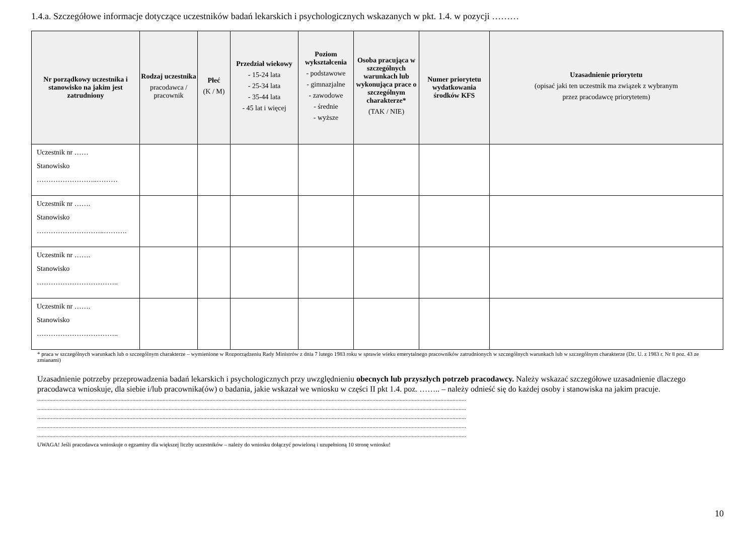1.4.a. Szczegółowe informacje dotyczące uczestników badań lekarskich i psychologicznych wskazanych w pkt. 1.4. w pozycji ………
| Nr porządkowy uczestnika i stanowisko na jakim jest zatrudniony | Rodzaj uczestnika pracodawca / pracownik | Płeć (K / M) | Przedział wiekowy - 15-24 lata - 25-34 lata - 35-44 lata - 45 lat i więcej | Poziom wykształcenia - podstawowe - gimnazjalne - zawodowe - średnie - wyższe | Osoba pracująca w szczególnych warunkach lub wykonująca prace o szczególnym charakterze* (TAK / NIE) | Numer priorytetu wydatkowania środków KFS | Uzasadnienie priorytetu (opisać jaki ten uczestnik ma związek z wybranym przez pracodawcę priorytetem) |
| --- | --- | --- | --- | --- | --- | --- | --- |
| Uczestnik nr …… Stanowisko ……………………..……… | | | | | | | |
| Uczestnik nr ……. Stanowisko ………………………..………. | | | | | | | |
| Uczestnik nr ……. Stanowisko …………………………….. | | | | | | | |
| Uczestnik nr ……. Stanowisko …………………………….. | | | | | | | |
* praca w szczególnych warunkach lub o szczególnym charakterze – wymienione w Rozporządzeniu Rady Ministrów z dnia 7 lutego 1983 roku w sprawie wieku emerytalnego pracowników zatrudnionych w szczególnych warunkach lub w szczególnym charakterze (Dz. U. z 1983 r. Nr 8 poz. 43 ze zmianami)
Uzasadnienie potrzeby przeprowadzenia badań lekarskich i psychologicznych przy uwzględnieniu obecnych lub przyszłych potrzeb pracodawcy. Należy wskazać szczegółowe uzasadnienie dlaczego pracodawca wnioskuje, dla siebie i/lub pracownika(ów) o badania, jakie wskazał we wniosku w części II pkt 1.4. poz. …….. – należy odnieść się do każdej osoby i stanowiska na jakim pracuje.
............................................................................................................................................................................................................................................................................................
............................................................................................................................................................................................................................................................................................
............................................................................................................................................................................................................................................................................................
............................................................................................................................................................................................................................................................................................
............................................................................................................................................................................................................................................................................................
UWAGA! Jeśli pracodawca wnioskuje o egzaminy dla większej liczby uczestników – należy do wniosku dołączyć powieloną i uzupełnioną 10 stronę wniosku!
10